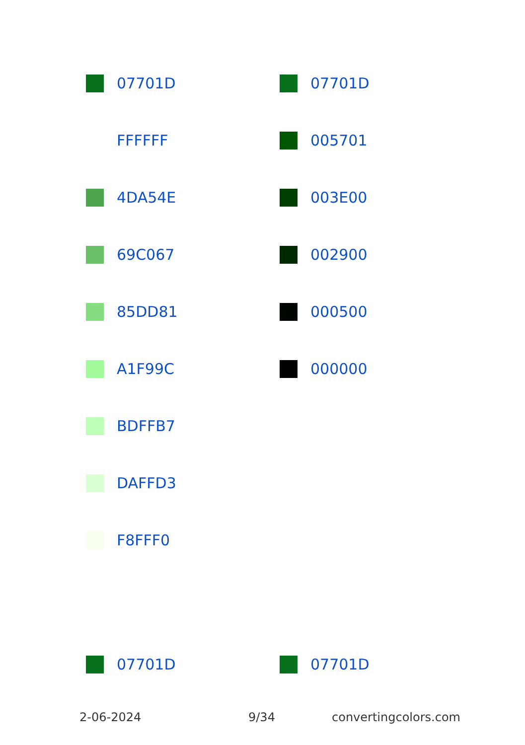07701D
FFFFFF
4DA54E
69C067
85DD81
A1F99C
BDFFB7
DAFFD3
F8FFF0
07701D
005701
003E00
002900
000500
000000
07701D 07701D
2-06-2024 9/34 convertingcolors.com